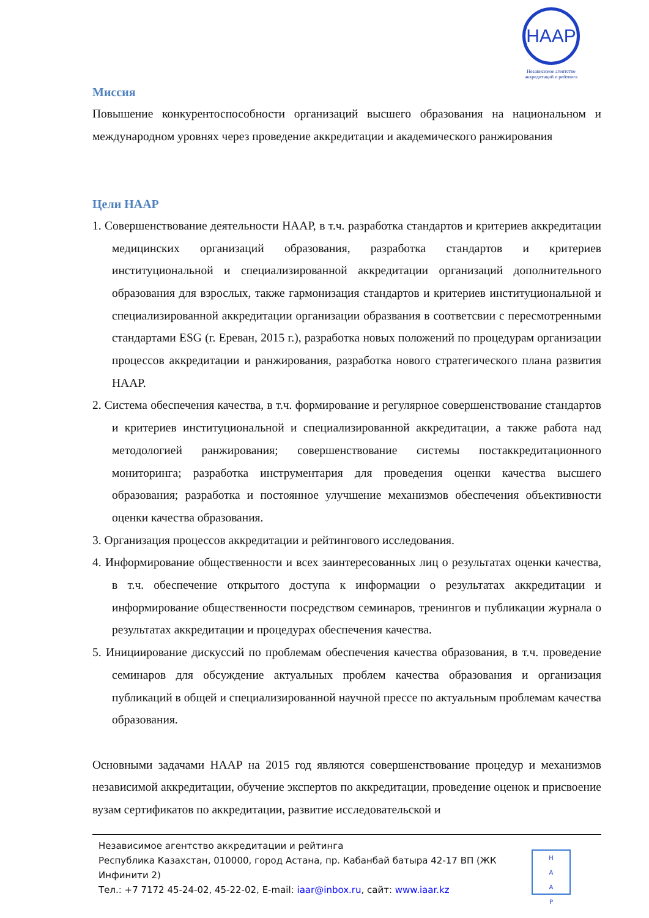НААР
Независимое агентство аккредитаций и рейтинга
Миссия
Повышение конкурентоспособности организаций высшего образования на национальном и международном уровнях через проведение аккредитации и академического ранжирования
Цели НААР
1. Совершенствование деятельности НААР, в т.ч. разработка стандартов и критериев аккредитации медицинских организаций образования, разработка стандартов и критериев институциональной и специализированной аккредитации организаций дополнительного образования для взрослых, также гармонизация стандартов и критериев институциональной и специализированной аккредитации организации образвания в соответсвии с пересмотренными стандартами ESG (г. Ереван, 2015 г.), разработка новых положений по процедурам организации процессов аккредитации и ранжирования, разработка нового стратегического плана развития НААР.
2. Система обеспечения качества, в т.ч. формирование и регулярное совершенствование стандартов и критериев институциональной и специализированной аккредитации, а также работа над методологией ранжирования; совершенствование системы постаккредитационного мониторинга; разработка инструментария для проведения оценки качества высшего образования; разработка и постоянное улучшение механизмов обеспечения объективности оценки качества образования.
3. Организация процессов аккредитации и рейтингового исследования.
4. Информирование общественности и всех заинтересованных лиц о результатах оценки качества, в т.ч. обеспечение открытого доступа к информации о результатах аккредитации и информирование общественности посредством семинаров, тренингов и публикации журнала о результатах аккредитации и процедурах обеспечения качества.
5. Инициирование дискуссий по проблемам обеспечения качества образования, в т.ч. проведение семинаров для обсуждение актуальных проблем качества образования и организация публикаций в общей и специализированной научной прессе по актуальным проблемам качества образования.
Основными задачами НААР на 2015 год являются совершенствование процедур и механизмов независимой аккредитации, обучение экспертов по аккредитации, проведение оценок и присвоение вузам сертификатов по аккредитации, развитие исследовательской и
Независимое агентство аккредитации и рейтинга
Республика Казахстан, 010000, город Астана, пр. Кабанбай батыра 42-17 ВП (ЖК Инфинити 2)
Тел.: +7 7172 45-24-02, 45-22-02, E-mail: iaar@inbox.ru, сайт: www.iaar.kz
Н
А
А
Р